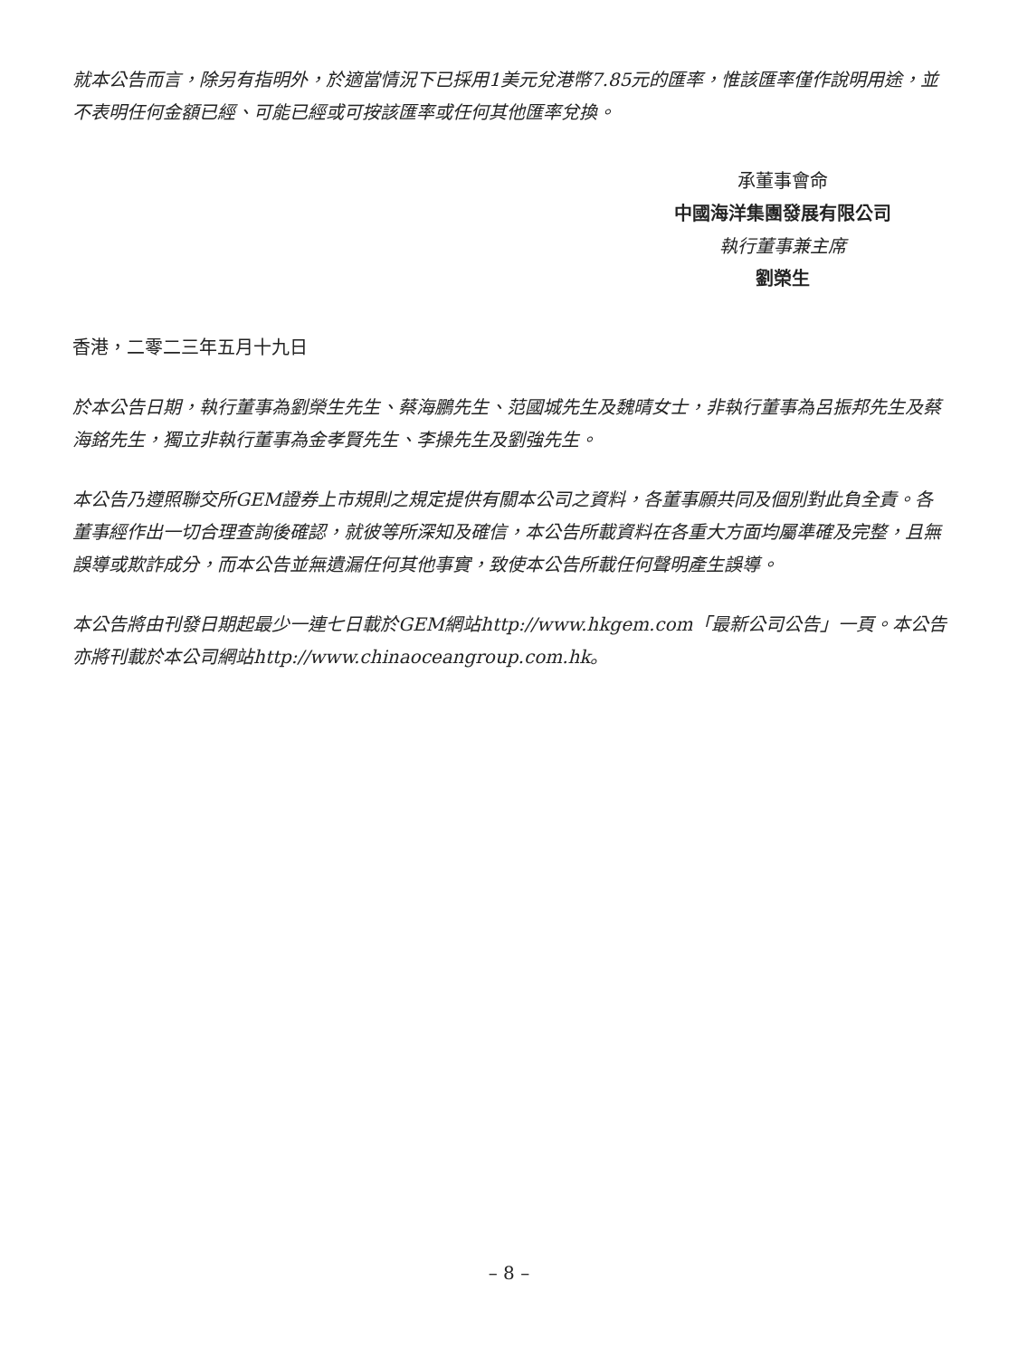就本公告而言，除另有指明外，於適當情況下已採用1美元兌港幣7.85元的匯率，惟該匯率僅作說明用途，並不表明任何金額已經、可能已經或可按該匯率或任何其他匯率兌換。
承董事會命
中國海洋集團發展有限公司
執行董事兼主席
劉榮生
香港，二零二三年五月十九日
於本公告日期，執行董事為劉榮生先生、蔡海鵬先生、范國城先生及魏晴女士，非執行董事為呂振邦先生及蔡海銘先生，獨立非執行董事為金孝賢先生、李操先生及劉強先生。
本公告乃遵照聯交所GEM證券上市規則之規定提供有關本公司之資料，各董事願共同及個別對此負全責。各董事經作出一切合理查詢後確認，就彼等所深知及確信，本公告所載資料在各重大方面均屬準確及完整，且無誤導或欺詐成分，而本公告並無遺漏任何其他事實，致使本公告所載任何聲明產生誤導。
本公告將由刊發日期起最少一連七日載於GEM網站http://www.hkgem.com「最新公司公告」一頁。本公告亦將刊載於本公司網站http://www.chinaoceangroup.com.hk。
– 8 –